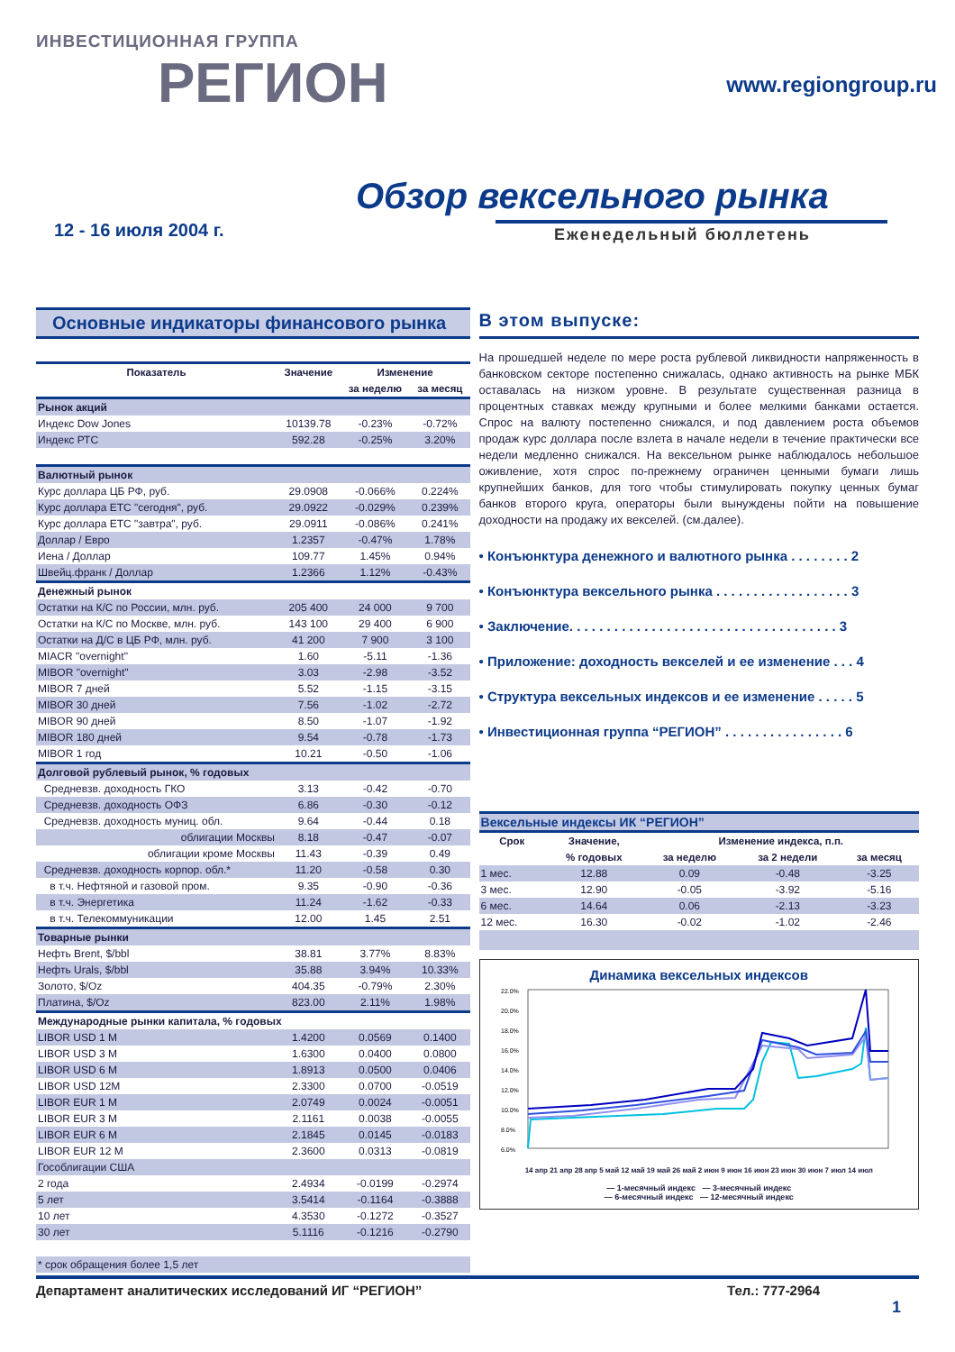ИНВЕСТИЦИОННАЯ ГРУППА
РЕГИОН
www.regiongroup.ru
Обзор вексельного рынка
12 - 16 июля 2004 г. Еженедельный бюллетень
Основные индикаторы финансового рынка
| Показатель | Значение | Изменение | |
| --- | --- | --- | --- |
| | | за неделю | за месяц |
| Рынок акций | | | |
| Индекс Dow Jones | 10139.78 | -0.23% | -0.72% |
| Индекс РТС | 592.28 | -0.25% | 3.20% |
| Валютный рынок | | | |
| Курс доллара ЦБ РФ, руб. | 29.0908 | -0.066% | 0.224% |
| Курс доллара ЕТС "сегодня", руб. | 29.0922 | -0.029% | 0.239% |
| Курс доллара ЕТС "завтра", руб. | 29.0911 | -0.086% | 0.241% |
| Доллар / Евро | 1.2357 | -0.47% | 1.78% |
| Иена / Доллар | 109.77 | 1.45% | 0.94% |
| Швейц.франк / Доллар | 1.2366 | 1.12% | -0.43% |
| Денежный рынок | | | |
| Остатки на К/С по России, млн. руб. | 205 400 | 24 000 | 9 700 |
| Остатки на К/С по Москве, млн. руб. | 143 100 | 29 400 | 6 900 |
| Остатки на Д/С в ЦБ РФ, млн. руб. | 41 200 | 7 900 | 3 100 |
| MIACR "overnight" | 1.60 | -5.11 | -1.36 |
| MIBOR "overnight" | 3.03 | -2.98 | -3.52 |
| MIBOR 7 дней | 5.52 | -1.15 | -3.15 |
| MIBOR 30 дней | 7.56 | -1.02 | -2.72 |
| MIBOR 90 дней | 8.50 | -1.07 | -1.92 |
| MIBOR 180 дней | 9.54 | -0.78 | -1.73 |
| MIBOR 1 год | 10.21 | -0.50 | -1.06 |
| Долговой рублевый рынок, % годовых | | | |
| Средневзв. доходность ГКО | 3.13 | -0.42 | -0.70 |
| Средневзв. доходность ОФЗ | 6.86 | -0.30 | -0.12 |
| Средневзв. доходность муниц. обл. | 9.64 | -0.44 | 0.18 |
| облигации Москвы | 8.18 | -0.47 | -0.07 |
| облигации кроме Москвы | 11.43 | -0.39 | 0.49 |
| Средневзв. доходность корпор. обл.* | 11.20 | -0.58 | 0.30 |
| в т.ч. Нефтяной и газовой пром. | 9.35 | -0.90 | -0.36 |
| в т.ч. Энергетика | 11.24 | -1.62 | -0.33 |
| в т.ч. Телекоммуникации | 12.00 | 1.45 | 2.51 |
| Товарные рынки | | | |
| Нефть Brent, $/bbl | 38.81 | 3.77% | 8.83% |
| Нефть Urals, $/bbl | 35.88 | 3.94% | 10.33% |
| Золото, $/Oz | 404.35 | -0.79% | 2.30% |
| Платина, $/Oz | 823.00 | 2.11% | 1.98% |
| Международные рынки капитала, % годовых | | | |
| LIBOR USD 1 M | 1.4200 | 0.0569 | 0.1400 |
| LIBOR USD 3 M | 1.6300 | 0.0400 | 0.0800 |
| LIBOR USD 6 M | 1.8913 | 0.0500 | 0.0406 |
| LIBOR USD 12M | 2.3300 | 0.0700 | -0.0519 |
| LIBOR EUR 1 M | 2.0749 | 0.0024 | -0.0051 |
| LIBOR EUR 3 M | 2.1161 | 0.0038 | -0.0055 |
| LIBOR EUR 6 M | 2.1845 | 0.0145 | -0.0183 |
| LIBOR EUR 12 M | 2.3600 | 0.0313 | -0.0819 |
| Гособлигации США | | | |
| 2 года | 2.4934 | -0.0199 | -0.2974 |
| 5 лет | 3.5414 | -0.1164 | -0.3888 |
| 10 лет | 4.3530 | -0.1272 | -0.3527 |
| 30 лет | 5.1116 | -0.1216 | -0.2790 |
| * срок обращения более 1,5 лет | | | |
В этом выпуске:
На прошедшей неделе по мере роста рублевой ликвидности напряженность в банковском секторе постепенно снижалась, однако активность на рынке МБК оставалась на низком уровне. В результате существенная разница в процентных ставках между крупными и более мелкими банками остается. Спрос на валюту постепенно снижался, и под давлением роста объемов продаж курс доллара после взлета в начале недели в течение практически все недели медленно снижался. На вексельном рынке наблюдалось небольшое оживление, хотя спрос по-прежнему ограничен ценными бумаги лишь крупнейших банков, для того чтобы стимулировать покупку ценных бумаг банков второго круга, операторы были вынуждены пойти на повышение доходности на продажу их векселей. (см.далее).
• Конъюнктура денежного и валютного рынка . . . . . . . . 2
• Конъюнктура вексельного рынка . . . . . . . . . . . . . . . . . . 3
• Заключение. . . . . . . . . . . . . . . . . . . . . . . . . . . . . . . . . . . . 3
• Приложение: доходность векселей и ее изменение . . . 4
• Структура вексельных индексов и ее изменение . . . . . 5
• Инвестиционная группа “РЕГИОН” . . . . . . . . . . . . . . . . 6
| Вексельные индексы ИК “РЕГИОН” | | | | |
| Срок | Значение, | Изменение индекса, п.п. | | |
| | % годовых | за неделю | за 2 недели | за месяц |
| 1 мес. | 12.88 | 0.09 | -0.48 | -3.25 |
| 3 мес. | 12.90 | -0.05 | -3.92 | -5.16 |
| 6 мес. | 14.64 | 0.06 | -2.13 | -3.23 |
| 12 мес. | 16.30 | -0.02 | -1.02 | -2.46 |
Динамика вексельных индексов
22.0%
20.0%
18.0%
16.0%
14.0%
12.0%
10.0%
8.0%
6.0%
14 апр 21 апр 28 апр 5 май 12 май 19 май 26 май 2 июн 9 июн 16 июн 23 июн 30 июн 7 июл 14 июл
— 1-месячный индекс — 3-месячный индекс
— 6-месячный индекс — 12-месячный индекс
Департамент аналитических исследований ИГ “РЕГИОН” Тел.: 777-2964
1